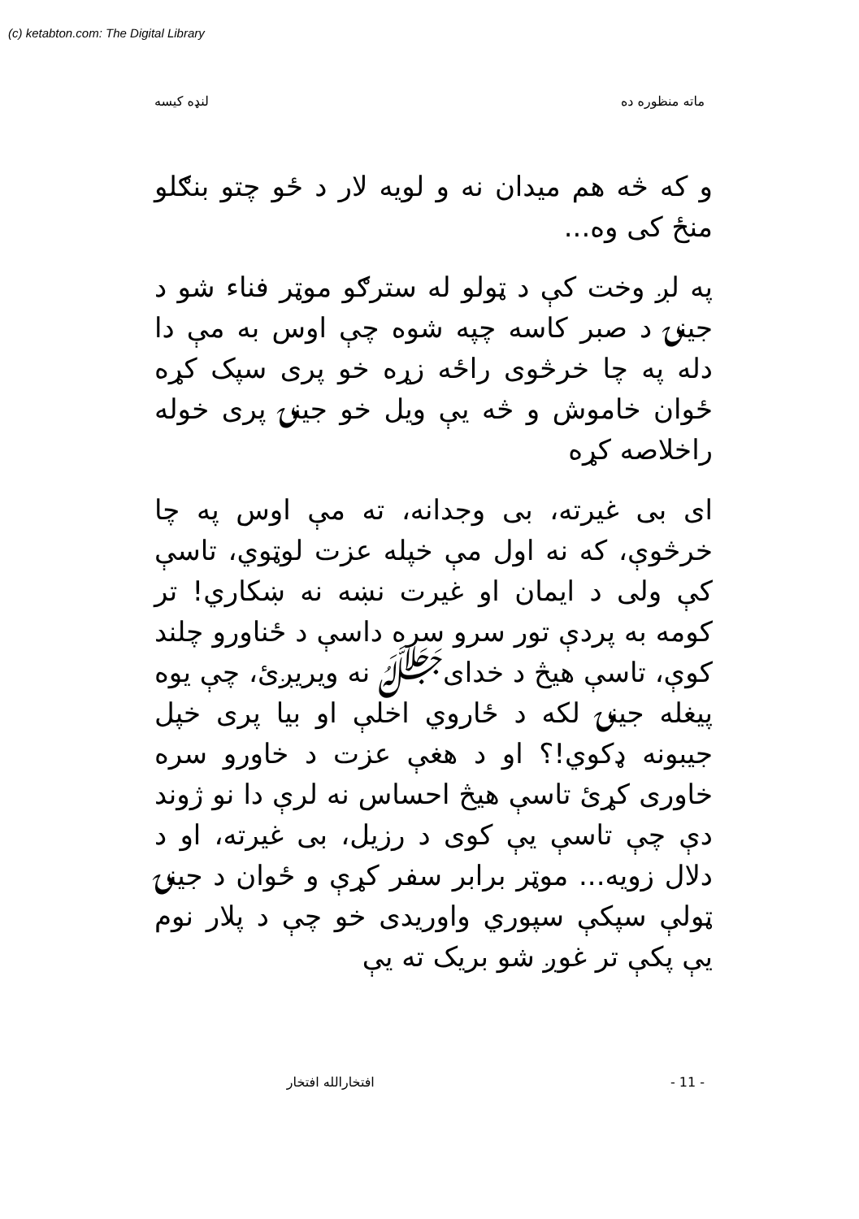(c) ketabton.com: The Digital Library
ماته منظوره ده لنډه کيسه
و که څه هم ميدان نه و لويه لار د ځو چتو بنګلو منځ کی وه...
په لږ وخت کې د ټولو له سترګو موټر فناء شو د جينۍ د صبر کاسه چپه شوه چې اوس به مې دا دله په چا خرڅوی راځه زړه خو پری سپک کړه ځوان خاموش و څه يې ويل خو جينۍ پری خوله راخلاصه کړه
ای بی غيرته، بی وجدانه، ته مې اوس په چا خرڅوې، که نه اول مې خپله عزت لوټوي، تاسې کې ولی د ايمان او غيرت نښه نه ښکاري! تر کومه به پردې تور سرو سره داسې د ځناورو چلند کوې، تاسې هيڅ د خدایﷻ نه ويريږئ، چې يوه پيغله جينۍ لکه د ځاروي اخلې او بيا پری خپل جيبونه ډکوي!؟ او د هغې عزت د خاورو سره خاوری کړئ تاسې هيڅ احساس نه لرې دا نو ژوند دې چې تاسې يې کوی د رزيل، بی غيرته، او د دلال زويه... موټر برابر سفر کړې و ځوان د جينۍ ټولې سپکې سپوري واوريدی خو چې د پلار نوم يې پکې تر غوږ شو بريک ته يې
- 11 - افتخارالله افتخار